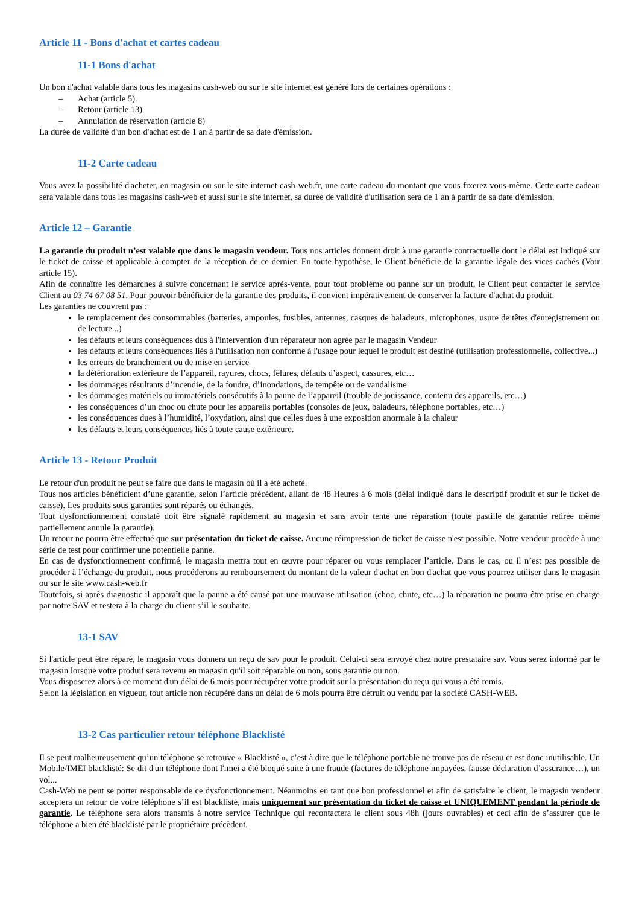Article 11 - Bons d'achat et cartes cadeau
11-1 Bons d'achat
Un bon d'achat valable dans tous les magasins cash-web ou sur le site internet est généré lors de certaines opérations :
– Achat (article 5).
– Retour (article 13)
– Annulation de réservation (article 8)
La durée de validité d'un bon d'achat est de 1 an à partir de sa date d'émission.
11-2 Carte cadeau
Vous avez la possibilité d'acheter, en magasin ou sur le site internet cash-web.fr, une carte cadeau du montant que vous fixerez vous-même. Cette carte cadeau sera valable dans tous les magasins cash-web et aussi sur le site internet, sa durée de validité d'utilisation sera de 1 an à partir de sa date d'émission.
Article 12 – Garantie
La garantie du produit n’est valable que dans le magasin vendeur. Tous nos articles donnent droit à une garantie contractuelle dont le délai est indiqué sur le ticket de caisse et applicable à compter de la réception de ce dernier. En toute hypothèse, le Client bénéficie de la garantie légale des vices cachés (Voir article 15).
Afin de connaître les démarches à suivre concernant le service après-vente, pour tout problème ou panne sur un produit, le Client peut contacter le service Client au 03 74 67 08 51. Pour pouvoir bénéficier de la garantie des produits, il convient impérativement de conserver la facture d'achat du produit.
Les garanties ne couvrent pas :
le remplacement des consommables (batteries, ampoules, fusibles, antennes, casques de baladeurs, microphones, usure de têtes d'enregistrement ou de lecture...)
les défauts et leurs conséquences dus à l'intervention d'un réparateur non agrée par le magasin Vendeur
les défauts et leurs conséquences liés à l'utilisation non conforme à l'usage pour lequel le produit est destiné (utilisation professionnelle, collective...)
les erreurs de branchement ou de mise en service
la détérioration extérieure de l’appareil, rayures, chocs, fêlures, défauts d’aspect, cassures, etc…
les dommages résultants d’incendie, de la foudre, d’inondations, de tempête ou de vandalisme
les dommages matériels ou immatériels consécutifs à la panne de l’appareil (trouble de jouissance, contenu des appareils, etc…)
les conséquences d’un choc ou chute pour les appareils portables (consoles de jeux, baladeurs, téléphone portables, etc…)
les conséquences dues à l’humidité, l’oxydation, ainsi que celles dues à une exposition anormale à la chaleur
les défauts et leurs conséquences liés à toute cause extérieure.
Article 13 - Retour Produit
Le retour d'un produit ne peut se faire que dans le magasin où il a été acheté.
Tous nos articles bénéficient d’une garantie, selon l’article précédent, allant de 48 Heures à 6 mois (délai indiqué dans le descriptif produit et sur le ticket de caisse). Les produits sous garanties sont réparés ou échangés.
Tout dysfonctionnement constaté doit être signalé rapidement au magasin et sans avoir tenté une réparation (toute pastille de garantie retirée même partiellement annule la garantie).
Un retour ne pourra être effectué que sur présentation du ticket de caisse. Aucune réimpression de ticket de caisse n'est possible. Notre vendeur procède à une série de test pour confirmer une potentielle panne.
En cas de dysfonctionnement confirmé, le magasin mettra tout en œuvre pour réparer ou vous remplacer l’article. Dans le cas, ou il n’est pas possible de procéder à l’échange du produit, nous procéderons au remboursement du montant de la valeur d'achat en bon d'achat que vous pourrez utiliser dans le magasin ou sur le site www.cash-web.fr
Toutefois, si après diagnostic il apparaît que la panne a été causé par une mauvaise utilisation (choc, chute, etc…) la réparation ne pourra être prise en charge par notre SAV et restera à la charge du client s’il le souhaite.
13-1 SAV
Si l'article peut être réparé, le magasin vous donnera un reçu de sav pour le produit. Celui-ci sera envoyé chez notre prestataire sav. Vous serez informé par le magasin lorsque votre produit sera revenu en magasin qu'il soit réparable ou non, sous garantie ou non.
Vous disposerez alors à ce moment d'un délai de 6 mois pour récupérer votre produit sur la présentation du reçu qui vous a été remis.
Selon la législation en vigueur, tout article non récupéré dans un délai de 6 mois pourra être détruit ou vendu par la société CASH-WEB.
13-2 Cas particulier retour téléphone Blacklisté
Il se peut malheureusement qu’un téléphone se retrouve « Blacklisté », c’est à dire que le téléphone portable ne trouve pas de réseau et est donc inutilisable. Un Mobile/IMEI blacklisté: Se dit d'un téléphone dont l'imei a été bloqué suite à une fraude (factures de téléphone impayées, fausse déclaration d’assurance…), un vol...
Cash-Web ne peut se porter responsable de ce dysfonctionnement. Néanmoins en tant que bon professionnel et afin de satisfaire le client, le magasin vendeur acceptera un retour de votre téléphone s’il est blacklisté, mais uniquement sur présentation du ticket de caisse et UNIQUEMENT pendant la période de garantie. Le téléphone sera alors transmis à notre service Technique qui recontactera le client sous 48h (jours ouvrables) et ceci afin de s’assurer que le téléphone a bien été blacklisté par le propriétaire précèdent.